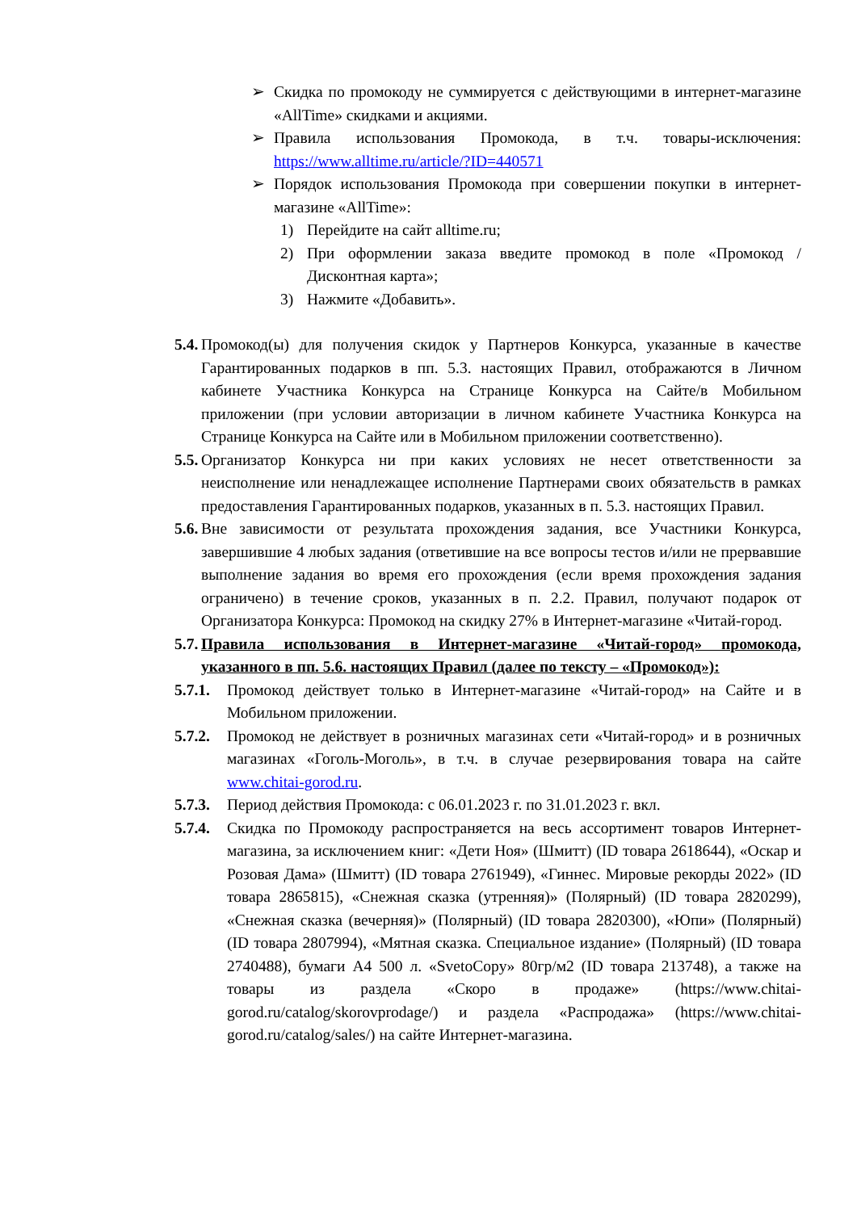➢
Скидка по промокоду не суммируется с действующими в интернет-магазине «AllTime» скидками и акциями.
➢
Правила использования Промокода, в т.ч. товары-исключения: https://www.alltime.ru/article/?ID=440571
➢
Порядок использования Промокода при совершении покупки в интернет-магазине «AllTime»:
1) Перейдите на сайт alltime.ru;
2) При оформлении заказа введите промокод в поле «Промокод / Дисконтная карта»;
3) Нажмите «Добавить».
5.4. Промокод(ы) для получения скидок у Партнеров Конкурса, указанные в качестве Гарантированных подарков в пп. 5.3. настоящих Правил, отображаются в Личном кабинете Участника Конкурса на Странице Конкурса на Сайте/в Мобильном приложении (при условии авторизации в личном кабинете Участника Конкурса на Странице Конкурса на Сайте или в Мобильном приложении соответственно).
5.5. Организатор Конкурса ни при каких условиях не несет ответственности за неисполнение или ненадлежащее исполнение Партнерами своих обязательств в рамках предоставления Гарантированных подарков, указанных в п. 5.3. настоящих Правил.
5.6. Вне зависимости от результата прохождения задания, все Участники Конкурса, завершившие 4 любых задания (ответившие на все вопросы тестов и/или не прервавшие выполнение задания во время его прохождения (если время прохождения задания ограничено) в течение сроков, указанных в п. 2.2. Правил, получают подарок от Организатора Конкурса: Промокод на скидку 27% в Интернет-магазине «Читай-город.
5.7. Правила использования в Интернет-магазине «Читай-город» промокода, указанного в пп. 5.6. настоящих Правил (далее по тексту – «Промокод»):
5.7.1. Промокод действует только в Интернет-магазине «Читай-город» на Сайте и в Мобильном приложении.
5.7.2. Промокод не действует в розничных магазинах сети «Читай-город» и в розничных магазинах «Гоголь-Моголь», в т.ч. в случае резервирования товара на сайте www.chitai-gorod.ru.
5.7.3. Период действия Промокода: с 06.01.2023 г. по 31.01.2023 г. вкл.
5.7.4. Скидка по Промокоду распространяется на весь ассортимент товаров Интернет-магазина, за исключением книг: «Дети Ноя» (Шмитт) (ID товара 2618644), «Оскар и Розовая Дама» (Шмитт) (ID товара 2761949), «Гиннес. Мировые рекорды 2022» (ID товара 2865815), «Снежная сказка (утренняя)» (Полярный) (ID товара 2820299), «Снежная сказка (вечерняя)» (Полярный) (ID товара 2820300), «Юпи» (Полярный) (ID товара 2807994), «Мятная сказка. Специальное издание» (Полярный) (ID товара 2740488), бумаги А4 500 л. «SvetoCopy» 80гр/м2 (ID товара 213748), а также на товары из раздела «Скоро в продаже» (https://www.chitai-gorod.ru/catalog/skorovprodage/) и раздела «Распродажа» (https://www.chitai-gorod.ru/catalog/sales/) на сайте Интернет-магазина.